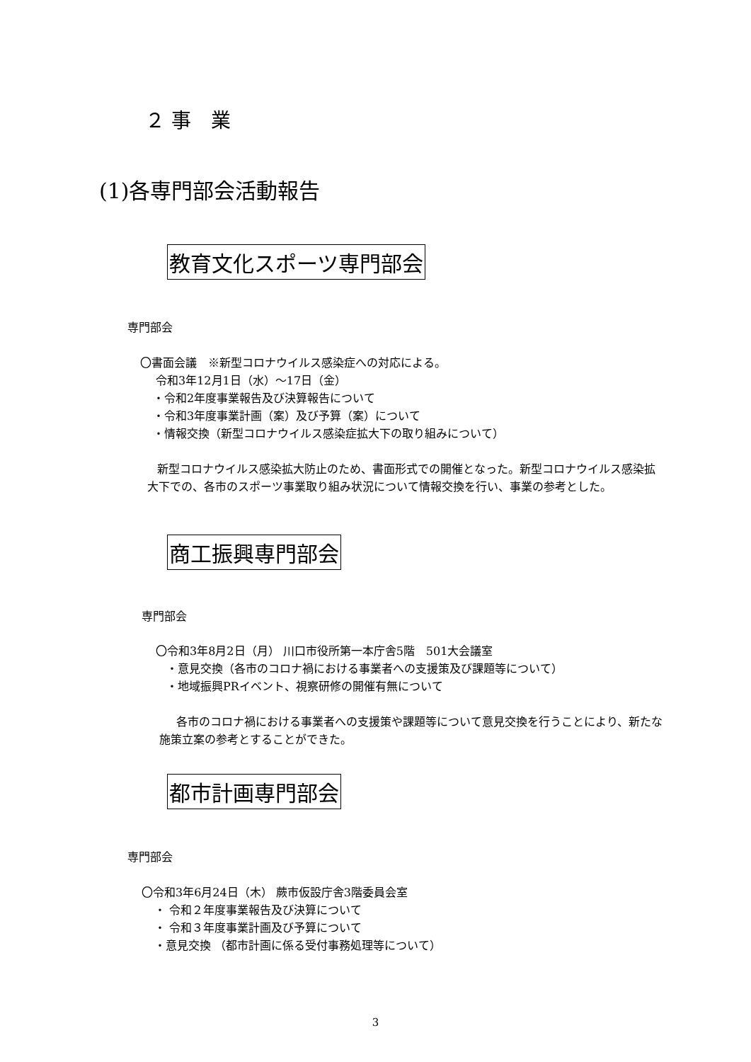２ 事　業
(1)各専門部会活動報告
教育文化スポーツ専門部会
専門部会
〇書面会議　※新型コロナウイルス感染症への対応による。
令和3年12月1日（水）～17日（金）
・令和2年度事業報告及び決算報告について
・令和3年度事業計画（案）及び予算（案）について
・情報交換（新型コロナウイルス感染症拡大下の取り組みについて）
新型コロナウイルス感染拡大防止のため、書面形式での開催となった。新型コロナウイルス感染拡大下での、各市のスポーツ事業取り組み状況について情報交換を行い、事業の参考とした。
商工振興専門部会
専門部会
〇令和3年8月2日（月） 川口市役所第一本庁舎5階　501大会議室
・意見交換（各市のコロナ禍における事業者への支援策及び課題等について）
・地域振興PRイベント、視察研修の開催有無について
各市のコロナ禍における事業者への支援策や課題等について意見交換を行うことにより、新たな施策立案の参考とすることができた。
都市計画専門部会
専門部会
〇令和3年6月24日（木） 蕨市仮設庁舎3階委員会室
・ 令和２年度事業報告及び決算について
・ 令和３年度事業計画及び予算について
・意見交換 （都市計画に係る受付事務処理等について）
3